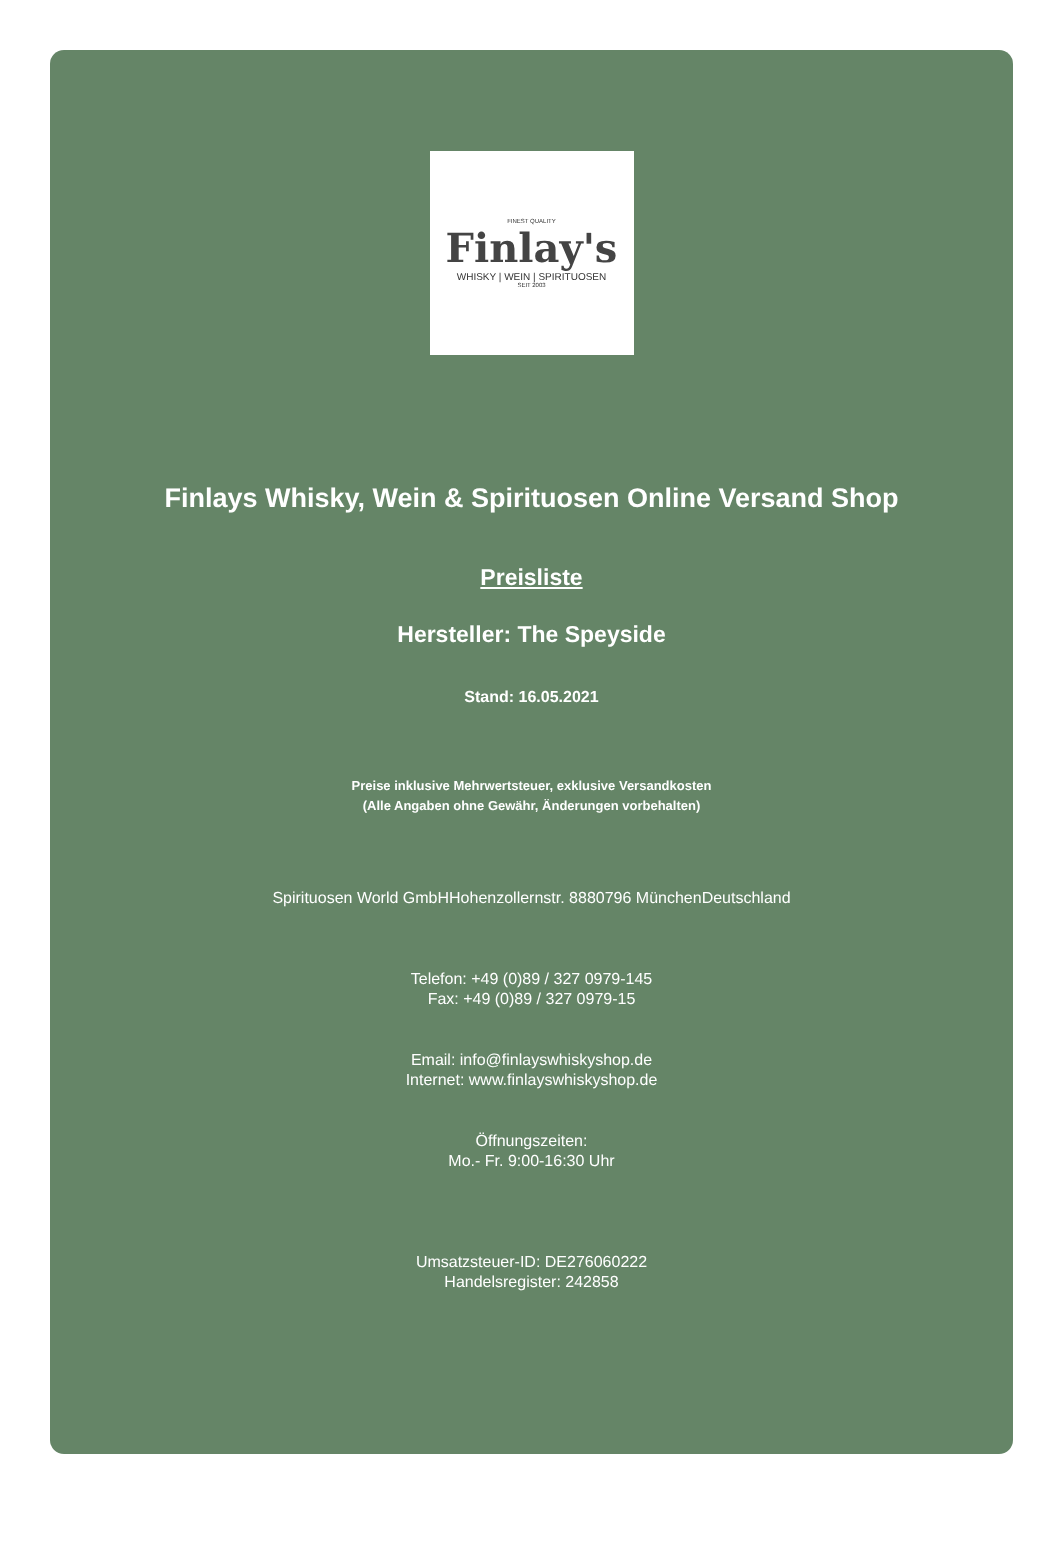FINEST QUALITY
Finlay's
WHISKY | WEIN | SPIRITUOSEN
SEIT 2003
Finlays Whisky, Wein & Spirituosen Online Versand Shop
Preisliste
Hersteller: The Speyside
Stand: 16.05.2021
Preise inklusive Mehrwertsteuer, exklusive Versandkosten
(Alle Angaben ohne Gewähr, Änderungen vorbehalten)
Spirituosen World GmbHHohenzollernstr. 8880796 MünchenDeutschland
Telefon: +49 (0)89 / 327 0979-145
Fax: +49 (0)89 / 327 0979-15
Email: info@finlayswhiskyshop.de
Internet: www.finlayswhiskyshop.de
Öffnungszeiten:
Mo.- Fr. 9:00-16:30 Uhr
Umsatzsteuer-ID: DE276060222
Handelsregister: 242858